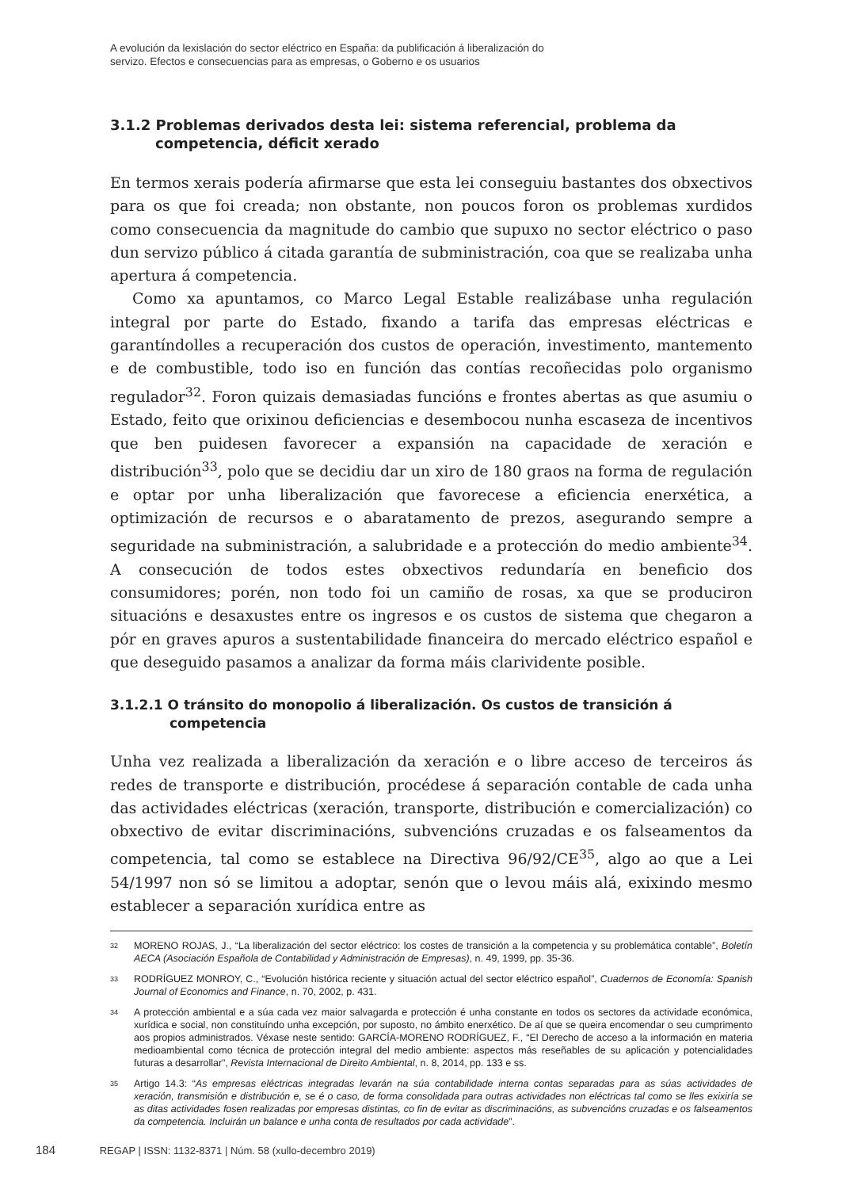A evolución da lexislación do sector eléctrico en España: da publificación á liberalización do
servizo. Efectos e consecuencias para as empresas, o Goberno e os usuarios
3.1.2 Problemas derivados desta lei: sistema referencial, problema da competencia, déficit xerado
En termos xerais podería afirmarse que esta lei conseguiu bastantes dos obxectivos para os que foi creada; non obstante, non poucos foron os problemas xurdidos como consecuencia da magnitude do cambio que supuxo no sector eléctrico o paso dun servizo público á citada garantía de subministración, coa que se realizaba unha apertura á competencia.
Como xa apuntamos, co Marco Legal Estable realizábase unha regulación integral por parte do Estado, fixando a tarifa das empresas eléctricas e garantíndolles a recuperación dos custos de operación, investimento, mantemento e de combustible, todo iso en función das contías recoñecidas polo organismo regulador<sup>32</sup>. Foron quizais demasiadas funcións e frontes abertas as que asumiu o Estado, feito que orixinou deficiencias e desembocou nunha escaseza de incentivos que ben puidesen favorecer a expansión na capacidade de xeración e distribución<sup>33</sup>, polo que se decidiu dar un xiro de 180 graos na forma de regulación e optar por unha liberalización que favorecese a eficiencia enerxética, a optimización de recursos e o abaratamento de prezos, asegurando sempre a seguridade na subministración, a salubridade e a protección do medio ambiente<sup>34</sup>. A consecución de todos estes obxectivos redundaría en beneficio dos consumidores; porén, non todo foi un camiño de rosas, xa que se produciron situacións e desaxustes entre os ingresos e os custos de sistema que chegaron a pór en graves apuros a sustentabilidade financeira do mercado eléctrico español e que deseguido pasamos a analizar da forma máis clarividente posible.
3.1.2.1 O tránsito do monopolio á liberalización. Os custos de transición á competencia
Unha vez realizada a liberalización da xeración e o libre acceso de terceiros ás redes de transporte e distribución, procédese á separación contable de cada unha das actividades eléctricas (xeración, transporte, distribución e comercialización) co obxectivo de evitar discriminacións, subvencións cruzadas e os falseamentos da competencia, tal como se establece na Directiva 96/92/CE<sup>35</sup>, algo ao que a Lei 54/1997 non só se limitou a adoptar, senón que o levou máis alá, exixindo mesmo establecer a separación xurídica entre as
32 MORENO ROJAS, J., “La liberalización del sector eléctrico: los costes de transición a la competencia y su problemática contable”, Boletín AECA (Asociación Española de Contabilidad y Administración de Empresas), n. 49, 1999, pp. 35-36.
33 RODRÍGUEZ MONROY, C., “Evolución histórica reciente y situación actual del sector eléctrico español”, Cuadernos de Economía: Spanish Journal of Economics and Finance, n. 70, 2002, p. 431.
34 A protección ambiental e a súa cada vez maior salvagarda e protección é unha constante en todos os sectores da actividade económica, xurídica e social, non constituíndo unha excepción, por suposto, no ámbito enerxético. De aí que se queira encomendar o seu cumprimento aos propios administrados. Véxase neste sentido: GARCÍA-MORENO RODRÍGUEZ, F., “El Derecho de acceso a la información en materia medioambiental como técnica de protección integral del medio ambiente: aspectos más reseñables de su aplicación y potencialidades futuras a desarrollar”, Revista Internacional de Direito Ambiental, n. 8, 2014, pp. 133 e ss.
35 Artigo 14.3: “As empresas eléctricas integradas levarán na súa contabilidade interna contas separadas para as súas actividades de xeración, transmisión e distribución e, se é o caso, de forma consolidada para outras actividades non eléctricas tal como se lles exixiría se as ditas actividades fosen realizadas por empresas distintas, co fin de evitar as discriminacións, as subvencións cruzadas e os falseamentos da competencia. Incluirán un balance e unha conta de resultados por cada actividade”.
184 REGAP | ISSN: 1132-8371 | Núm. 58 (xullo-decembro 2019)